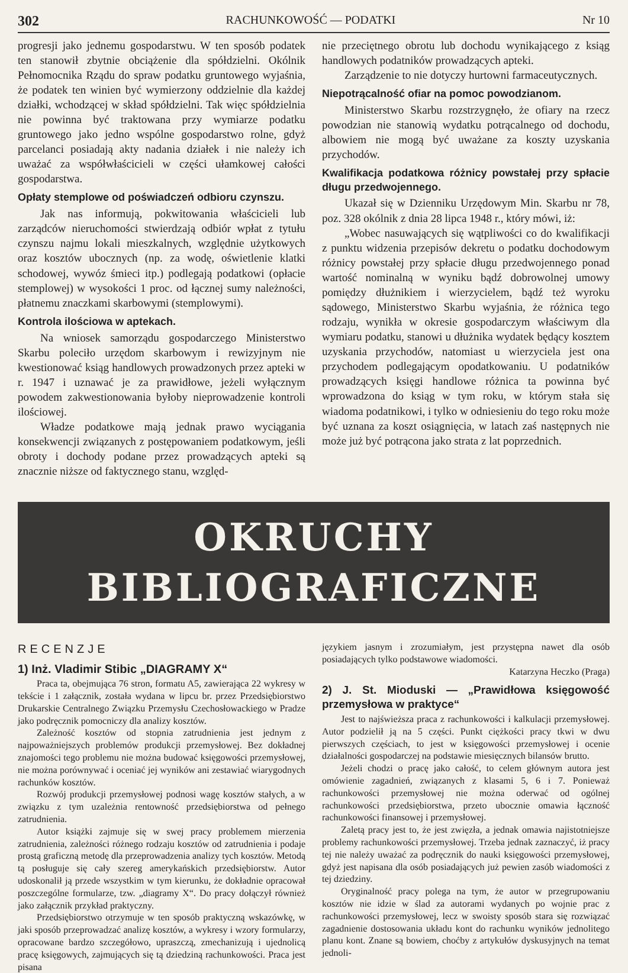302 RACHUNKOWOŚĆ — PODATKI Nr 10
progresji jako jednemu gospodarstwu. W ten sposób podatek ten stanowił zbytnie obciążenie dla spółdzielni. Okólnik Pełnomocnika Rządu do spraw podatku gruntowego wyjaśnia, że podatek ten winien być wymierzony oddzielnie dla każdej działki, wchodzącej w skład spółdzielni. Tak więc spółdzielnia nie powinna być traktowana przy wymiarze podatku gruntowego jako jedno wspólne gospodarstwo rolne, gdyż parcelanci posiadają akty nadania działek i nie należy ich uważać za współwłaścicieli w części ułamkowej całości gospodarstwa.
Opłaty stemplowe od poświadczeń odbioru czynszu.
Jak nas informują, pokwitowania właścicieli lub zarządców nieruchomości stwierdzają odbiór wpłat z tytułu czynszu najmu lokali mieszkalnych, względnie użytkowych oraz kosztów ubocznych (np. za wodę, oświetlenie klatki schodowej, wywóz śmieci itp.) podlegają podatkowi (opłacie stemplowej) w wysokości 1 proc. od łącznej sumy należności, płatnemu znaczkami skarbowymi (stemplowymi).
Kontrola ilościowa w aptekach.
Na wniosek samorządu gospodarczego Ministerstwo Skarbu poleciło urzędom skarbowym i rewizyjnym nie kwestionować ksiąg handlowych prowadzonych przez apteki w r. 1947 i uznawać je za prawidłowe, jeżeli wyłącznym powodem zakwestionowania byłoby nieprowadzenie kontroli ilościowej.
Władze podatkowe mają jednak prawo wyciągania konsekwencji związanych z postępowaniem podatkowym, jeśli obroty i dochody podane przez prowadzących apteki są znacznie niższe od faktycznego stanu, względ-
nie przeciętnego obrotu lub dochodu wynikającego z ksiąg handlowych podatników prowadzących apteki.
Zarządzenie to nie dotyczy hurtowni farmaceutycznych.
Niepotrącalność ofiar na pomoc powodzianom.
Ministerstwo Skarbu rozstrzygnęło, że ofiary na rzecz powodzian nie stanowią wydatku potrącalnego od dochodu, albowiem nie mogą być uważane za koszty uzyskania przychodów.
Kwalifikacja podatkowa różnicy powstałej przy spłacie długu przedwojennego.
Ukazał się w Dzienniku Urzędowym Min. Skarbu nr 78, poz. 328 okólnik z dnia 28 lipca 1948 r., który mówi, iż:
„Wobec nasuwających się wątpliwości co do kwalifikacji z punktu widzenia przepisów dekretu o podatku dochodowym różnicy powstałej przy spłacie długu przedwojennego ponad wartość nominalną w wyniku bądź dobrowolnej umowy pomiędzy dłużnikiem i wierzycielem, bądź też wyroku sądowego, Ministerstwo Skarbu wyjaśnia, że różnica tego rodzaju, wynikła w okresie gospodarczym właściwym dla wymiaru podatku, stanowi u dłużnika wydatek będący kosztem uzyskania przychodów, natomiast u wierzyciela jest ona przychodem podlegającym opodatkowaniu. U podatników prowadzących księgi handlowe różnica ta powinna być wprowadzona do ksiąg w tym roku, w którym stała się wiadoma podatnikowi, i tylko w odniesieniu do tego roku może być uznana za koszt osiągnięcia, w latach zaś następnych nie może już być potrącona jako strata z lat poprzednich.
OKRUCHY BIBLIOGRAFICZNE
RECENZJE
1) Inż. Vladimir Stibic „DIAGRAMY X“
Praca ta, obejmująca 76 stron, formatu A5, zawierająca 22 wykresy w tekście i 1 załącznik, została wydana w lipcu br. przez Przedsiębiorstwo Drukarskie Centralnego Związku Przemysłu Czechosłowackiego w Pradze jako podręcznik pomocniczy dla analizy kosztów.
Zależność kosztów od stopnia zatrudnienia jest jednym z najpoważniejszych problemów produkcji przemysłowej. Bez dokładnej znajomości tego problemu nie można budować księgowości przemysłowej, nie można porównywać i oceniać jej wyników ani zestawiać wiarygodnych rachunków kosztów.
Rozwój produkcji przemysłowej podnosi wagę kosztów stałych, a w związku z tym uzależnia rentowność przedsiębiorstwa od pełnego zatrudnienia.
Autor książki zajmuje się w swej pracy problemem mierzenia zatrudnienia, zależności różnego rodzaju kosztów od zatrudnienia i podaje prostą graficzną metodę dla przeprowadzenia analizy tych kosztów. Metodą tą posługuje się cały szereg amerykańskich przedsiębiorstw. Autor udoskonalił ją przede wszystkim w tym kierunku, że dokładnie opracował poszczególne formularze, tzw. „diagramy X“. Do pracy dołączył również jako załącznik przykład praktyczny.
Przedsiębiorstwo otrzymuje w ten sposób praktyczną wskazówkę, w jaki sposób przeprowadzać analizę kosztów, a wykresy i wzory formularzy, opracowane bardzo szczegółowo, upraszczą, zmechanizują i ujednolicą pracę księgowych, zajmujących się tą dziedziną rachunkowości. Praca jest pisana
językiem jasnym i zrozumiałym, jest przystępna nawet dla osób posiadających tylko podstawowe wiadomości.
Katarzyna Heczko (Praga)
2) J. St. Mioduski — „Prawidłowa księgowość przemysłowa w praktyce“
Jest to najświeższa praca z rachunkowości i kalkulacji przemysłowej. Autor podzielił ją na 5 części. Punkt ciężkości pracy tkwi w dwu pierwszych częściach, to jest w księgowości przemysłowej i ocenie działalności gospodarczej na podstawie miesięcznych bilansów brutto.
Jeżeli chodzi o pracę jako całość, to celem głównym autora jest omówienie zagadnień, związanych z klasami 5, 6 i 7. Ponieważ rachunkowości przemysłowej nie można oderwać od ogólnej rachunkowości przedsiębiorstwa, przeto ubocznie omawia łączność rachunkowości finansowej i przemysłowej.
Zaletą pracy jest to, że jest zwięzła, a jednak omawia najistotniejsze problemy rachunkowości przemysłowej. Trzeba jednak zaznaczyć, iż pracy tej nie należy uważać za podręcznik do nauki księgowości przemysłowej, gdyż jest napisana dla osób posiadających już pewien zasób wiadomości z tej dziedziny.
Oryginalność pracy polega na tym, że autor w przegrupowaniu kosztów nie idzie w ślad za autorami wydanych po wojnie prac z rachunkowości przemysłowej, lecz w swoisty sposób stara się rozwiązać zagadnienie dostosowania układu kont do rachunku wyników jednolitego planu kont. Znane są bowiem, choćby z artykułów dyskusyjnych na temat jednoli-